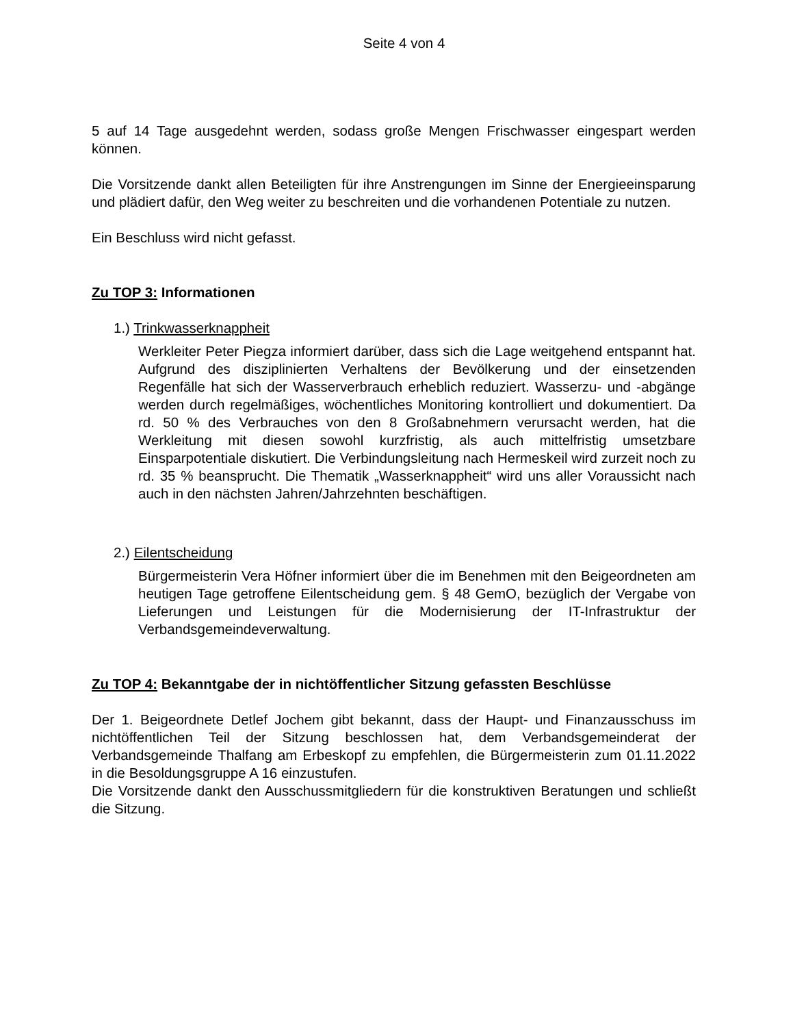Seite 4 von 4
5 auf 14 Tage ausgedehnt werden, sodass große Mengen Frischwasser eingespart werden können.
Die Vorsitzende dankt allen Beteiligten für ihre Anstrengungen im Sinne der Energieeinsparung und plädiert dafür, den Weg weiter zu beschreiten und die vorhandenen Potentiale zu nutzen.
Ein Beschluss wird nicht gefasst.
Zu TOP 3: Informationen
1.) Trinkwasserknappheit
Werkleiter Peter Piegza informiert darüber, dass sich die Lage weitgehend entspannt hat. Aufgrund des disziplinierten Verhaltens der Bevölkerung und der einsetzenden Regenfälle hat sich der Wasserverbrauch erheblich reduziert. Wasserzu- und -abgänge werden durch regelmäßiges, wöchentliches Monitoring kontrolliert und dokumentiert. Da rd. 50 % des Verbrauches von den 8 Großabnehmern verursacht werden, hat die Werkleitung mit diesen sowohl kurzfristig, als auch mittelfristig umsetzbare Einsparpotentiale diskutiert. Die Verbindungsleitung nach Hermeskeil wird zurzeit noch zu rd. 35 % beansprucht. Die Thematik „Wasserknappheit“ wird uns aller Voraussicht nach auch in den nächsten Jahren/Jahrzehnten beschäftigen.
2.) Eilentscheidung
Bürgermeisterin Vera Höfner informiert über die im Benehmen mit den Beigeordneten am heutigen Tage getroffene Eilentscheidung gem. § 48 GemO, bezüglich der Vergabe von Lieferungen und Leistungen für die Modernisierung der IT-Infrastruktur der Verbandsgemeindeverwaltung.
Zu TOP 4: Bekanntgabe der in nichtöffentlicher Sitzung gefassten Beschlüsse
Der 1. Beigeordnete Detlef Jochem gibt bekannt, dass der Haupt- und Finanzausschuss im nichtöffentlichen Teil der Sitzung beschlossen hat, dem Verbandsgemeinderat der Verbandsgemeinde Thalfang am Erbeskopf zu empfehlen, die Bürgermeisterin zum 01.11.2022 in die Besoldungsgruppe A 16 einzustufen.
Die Vorsitzende dankt den Ausschussmitgliedern für die konstruktiven Beratungen und schließt die Sitzung.